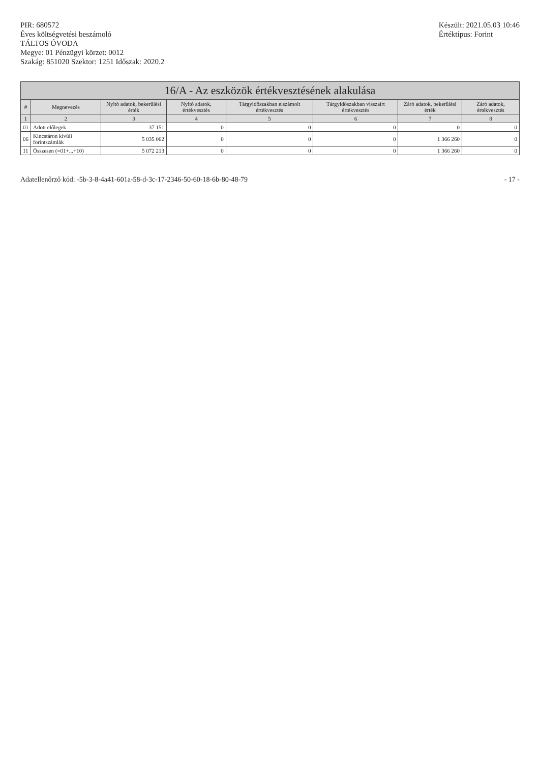PIR: 680572
Éves költségvetési beszámoló
TÁLTOS ÓVODA
Megye: 01 Pénzügyi körzet: 0012
Szakág: 851020 Szektor: 1251 Időszak: 2020.2
Készült: 2021.05.03 10:46
Értéktípus: Forint
| 16/A - Az eszközök értékvesztésének alakulása | | | | | | | |
| --- | --- | --- | --- | --- | --- | --- | --- |
| # | Megnevezés | Nyitó adatok, bekerülési érték | Nyitó adatok, értékvesztés | Tárgyidőszakban elszámolt értékvesztés | Tárgyidőszakban visszaírt értékvesztés | Záró adatok, bekerülési érték | Záró adatok, értékvesztés |
| 1 | 2 | 3 | 4 | 5 | 6 | 7 | 8 |
| 01 | Adott előlegek | 37 151 | 0 | 0 | 0 | 0 | 0 |
| 06 | Kincstáron kívüli forintszámlák | 5 035 062 | 0 | 0 | 0 | 1 366 260 | 0 |
| 11 | Összesen (=01+...+10) | 5 072 213 | 0 | 0 | 0 | 1 366 260 | 0 |
Adatellenőrző kód: -5b-3-8-4a41-601a-58-d-3c-17-2346-50-60-18-6b-80-48-79
- 17 -